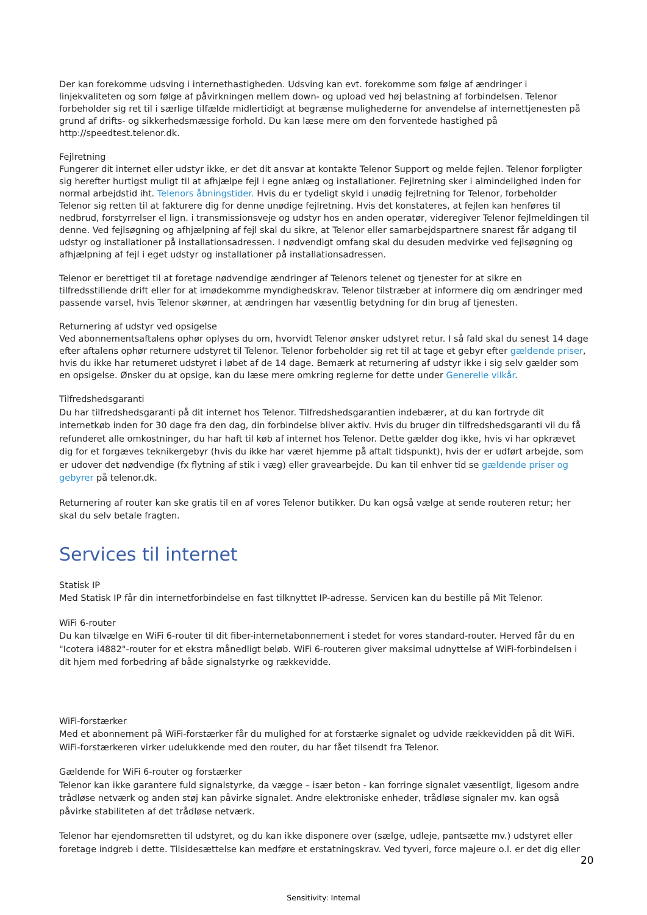Der kan forekomme udsving i internethastigheden. Udsving kan evt. forekomme som følge af ændringer i linjekvaliteten og som følge af påvirkningen mellem down- og upload ved høj belastning af forbindelsen. Telenor forbeholder sig ret til i særlige tilfælde midlertidigt at begrænse mulighederne for anvendelse af internettjenesten på grund af drifts- og sikkerhedsmæssige forhold. Du kan læse mere om den forventede hastighed på http://speedtest.telenor.dk.
Fejlretning
Fungerer dit internet eller udstyr ikke, er det dit ansvar at kontakte Telenor Support og melde fejlen. Telenor forpligter sig herefter hurtigst muligt til at afhjælpe fejl i egne anlæg og installationer. Fejlretning sker i almindelighed inden for normal arbejdstid iht. Telenors åbningstider. Hvis du er tydeligt skyld i unødig fejlretning for Telenor, forbeholder Telenor sig retten til at fakturere dig for denne unødige fejlretning. Hvis det konstateres, at fejlen kan henføres til nedbrud, forstyrrelser el lign. i transmissionsveje og udstyr hos en anden operatør, videregiver Telenor fejlmeldingen til denne. Ved fejlsøgning og afhjælpning af fejl skal du sikre, at Telenor eller samarbejdspartnere snarest får adgang til udstyr og installationer på installationsadressen. I nødvendigt omfang skal du desuden medvirke ved fejlsøgning og afhjælpning af fejl i eget udstyr og installationer på installationsadressen.
Telenor er berettiget til at foretage nødvendige ændringer af Telenors telenet og tjenester for at sikre en tilfredsstillende drift eller for at imødekomme myndighedskrav. Telenor tilstræber at informere dig om ændringer med passende varsel, hvis Telenor skønner, at ændringen har væsentlig betydning for din brug af tjenesten.
Returnering af udstyr ved opsigelse
Ved abonnementsaftalens ophør oplyses du om, hvorvidt Telenor ønsker udstyret retur. I så fald skal du senest 14 dage efter aftalens ophør returnere udstyret til Telenor. Telenor forbeholder sig ret til at tage et gebyr efter gældende priser, hvis du ikke har returneret udstyret i løbet af de 14 dage. Bemærk at returnering af udstyr ikke i sig selv gælder som en opsigelse. Ønsker du at opsige, kan du læse mere omkring reglerne for dette under Generelle vilkår.
Tilfredshedsgaranti
Du har tilfredshedsgaranti på dit internet hos Telenor. Tilfredshedsgarantien indebærer, at du kan fortryde dit internetkøb inden for 30 dage fra den dag, din forbindelse bliver aktiv. Hvis du bruger din tilfredshedsgaranti vil du få refunderet alle omkostninger, du har haft til køb af internet hos Telenor. Dette gælder dog ikke, hvis vi har opkrævet dig for et forgæves teknikergebyr (hvis du ikke har været hjemme på aftalt tidspunkt), hvis der er udført arbejde, som er udover det nødvendige (fx flytning af stik i væg) eller gravearbejde. Du kan til enhver tid se gældende priser og gebyrer på telenor.dk.
Returnering af router kan ske gratis til en af vores Telenor butikker. Du kan også vælge at sende routeren retur; her skal du selv betale fragten.
Services til internet
Statisk IP
Med Statisk IP får din internetforbindelse en fast tilknyttet IP-adresse. Servicen kan du bestille på Mit Telenor.
WiFi 6-router
Du kan tilvælge en WiFi 6-router til dit fiber-internetabonnement i stedet for vores standard-router. Herved får du en "Icotera i4882"-router for et ekstra månedligt beløb. WiFi 6-routeren giver maksimal udnyttelse af WiFi-forbindelsen i dit hjem med forbedring af både signalstyrke og rækkevidde.
WiFi-forstærker
Med et abonnement på WiFi-forstærker får du mulighed for at forstærke signalet og udvide rækkevidden på dit WiFi. WiFi-forstærkeren virker udelukkende med den router, du har fået tilsendt fra Telenor.
Gældende for WiFi 6-router og forstærker
Telenor kan ikke garantere fuld signalstyrke, da vægge – især beton - kan forringe signalet væsentligt, ligesom andre trådløse netværk og anden støj kan påvirke signalet. Andre elektroniske enheder, trådløse signaler mv. kan også påvirke stabiliteten af det trådløse netværk.
Telenor har ejendomsretten til udstyret, og du kan ikke disponere over (sælge, udleje, pantsætte mv.) udstyret eller foretage indgreb i dette. Tilsidesættelse kan medføre et erstatningskrav. Ved tyveri, force majeure o.l. er det dig eller
20
Sensitivity: Internal